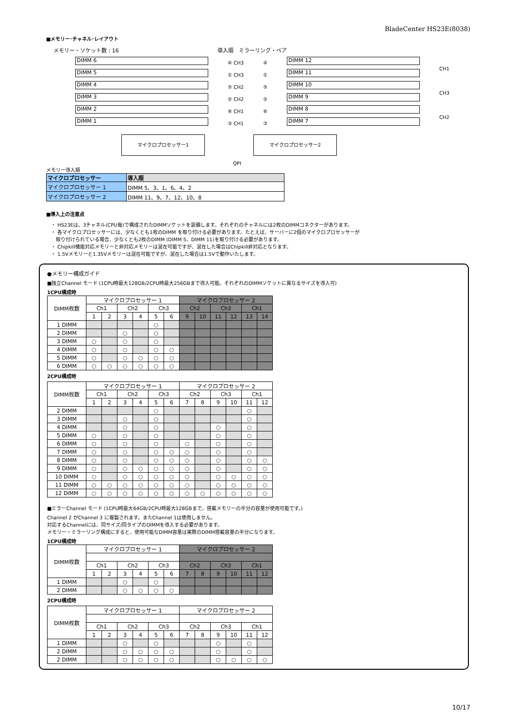BladeCenter HS23E(8038)
■メモリー･チャネル･レイアウト
メモリー・ソケット数 : 16 導入順　ミラーリング・ペア
DIMM 6
DIMM 5
DIMM 4
DIMM 3
DIMM 2
DIMM 1
④ CH3
① CH3
⑤ CH2
② CH2
⑥ CH1
③ CH1
④
①
⑤
②
⑥
③
DIMM 12
DIMM 11
DIMM 10
DIMM 9
DIMM 8
DIMM 7
CH1
CH3
CH2
マイクロプロセッサー1 マイクロプロセッサー2
QPI
メモリー導入順
| マイクロプロセッサー | 導入順 |
| --- | --- |
| マイクロプロセッサー 1 | DIMM 5、3、1、6、4、2 |
| マイクロプロセッサー 2 | DIMM 11、9、7、12、10、8 |
■導入上の注意点
・ HS23Eは、3チャネル(CPU毎)で構成されたDIMMソケットを装備します。それぞれのチャネルには2枚のDIMMコネクターがあります。
・ 各マイクロプロセッサーには、少なくとも1枚のDIMM を取り付ける必要があります。たとえば、サーバーに2個のマイクロプロセッサーが
　取り付けられている場合、少なくとも2枚のDIMM (DIMM 5、DIMM 11)を取り付ける必要があります。
・ Chipkill機能対応メモリーと非対応メモリーは混在可能ですが、混在した場合はChipkill非対応となります。
・ 1.5Vメモリーと1.35Vメモリーは混在可能ですが、混在した場合は1.5Vで動作いたします。
●メモリー構成ガイド
■独立Channel モード (1CPU時最大128GB/2CPU時最大256GBまで導入可能。それぞれのDIMMソケットに異なるサイズを導入可)
1CPU構成時
| DIMM枚数 | マイクロプロセッサー 1 | | | | | | マイクロプロセッサー 2 | | | | | |
| --- | --- | --- | --- | --- | --- | --- | --- | --- | --- | --- | --- | --- |
| | Ch1 | | Ch2 | | Ch3 | | Ch2 | | Ch3 | | Ch1 | |
| | 1 | 2 | 3 | 4 | 5 | 6 | 9 | 10 | 11 | 12 | 13 | 14 |
| 1 DIMM | | | | | ○ | | | | | | | |
| 2 DIMM | | | ○ | | ○ | | | | | | | |
| 3 DIMM | ○ | | ○ | | ○ | | | | | | | |
| 4 DIMM | ○ | | ○ | | ○ | ○ | | | | | | |
| 5 DIMM | ○ | | ○ | ○ | ○ | ○ | | | | | | |
| 6 DIMM | ○ | ○ | ○ | ○ | ○ | ○ | | | | | | |
2CPU構成時
| DIMM枚数 | マイクロプロセッサー 1 | | | | | | マイクロプロセッサー 2 | | | | | |
| --- | --- | --- | --- | --- | --- | --- | --- | --- | --- | --- | --- | --- |
| | Ch1 | | Ch2 | | Ch3 | | Ch2 | | Ch3 | | Ch1 | |
| | 1 | 2 | 3 | 4 | 5 | 6 | 7 | 8 | 9 | 10 | 11 | 12 |
| 2 DIMM | | | | | ○ | | | | | | ○ | |
| 3 DIMM | | | ○ | | ○ | | | | | | ○ | |
| 4 DIMM | | | ○ | | ○ | | | | ○ | | ○ | |
| 5 DIMM | ○ | | ○ | | ○ | | | | ○ | | ○ | |
| 6 DIMM | ○ | | ○ | | ○ | | ○ | | ○ | | ○ | |
| 7 DIMM | ○ | | ○ | | ○ | ○ | ○ | | ○ | | ○ | |
| 8 DIMM | ○ | | ○ | | ○ | ○ | ○ | | ○ | | ○ | ○ |
| 9 DIMM | ○ | | ○ | ○ | ○ | ○ | ○ | | ○ | | ○ | ○ |
| 10 DIMM | ○ | | ○ | ○ | ○ | ○ | ○ | | ○ | ○ | ○ | ○ |
| 11 DIMM | ○ | ○ | ○ | ○ | ○ | ○ | ○ | | ○ | ○ | ○ | ○ |
| 12 DIMM | ○ | ○ | ○ | ○ | ○ | ○ | ○ | ○ | ○ | ○ | ○ | ○ |
■ミラーChannel モード (1CPU時最大64GB/2CPU時最大128GBまで。搭載メモリーの半分の容量が使用可能です。)
Channel 2 がChannel 3 に複製されます。またChannel 1は使用しません。
対応するChannelには、同サイズ/同タイプのDIMMを導入する必要があります。
メモリー・ミラーリング構成にすると、使用可能なDIMM容量は実際のDIMM搭載容量の半分になります。
1CPU構成時
| DIMM枚数 | マイクロプロセッサー 1 | | | | | | マイクロプロセッサー 2 | | | | | |
| --- | --- | --- | --- | --- | --- | --- | --- | --- | --- | --- | --- | --- |
| | Ch1 | | Ch2 | | Ch3 | | Ch2 | | Ch3 | | Ch1 | |
| | 1 | 2 | 3 | 4 | 5 | 6 | 7 | 8 | 9 | 10 | 11 | 12 |
| 1 DIMM | | | ○ | | ○ | | | | | | | |
| 2 DIMM | | | ○ | ○ | ○ | ○ | | | | | | |
2CPU構成時
| DIMM枚数 | マイクロプロセッサー 1 | | | | | | マイクロプロセッサー 2 | | | | | |
| --- | --- | --- | --- | --- | --- | --- | --- | --- | --- | --- | --- | --- |
| | Ch1 | | Ch2 | | Ch3 | | Ch2 | | Ch3 | | Ch1 | |
| | 1 | 2 | 3 | 4 | 5 | 6 | 7 | 8 | 9 | 10 | 11 | 12 |
| 1 DIMM | | | ○ | | ○ | | | | ○ | | ○ | |
| 2 DIMM | | | ○ | ○ | ○ | ○ | | | ○ | | ○ | |
| 2 DIMM | | | ○ | ○ | ○ | ○ | | | ○ | ○ | ○ | ○ |
10/17